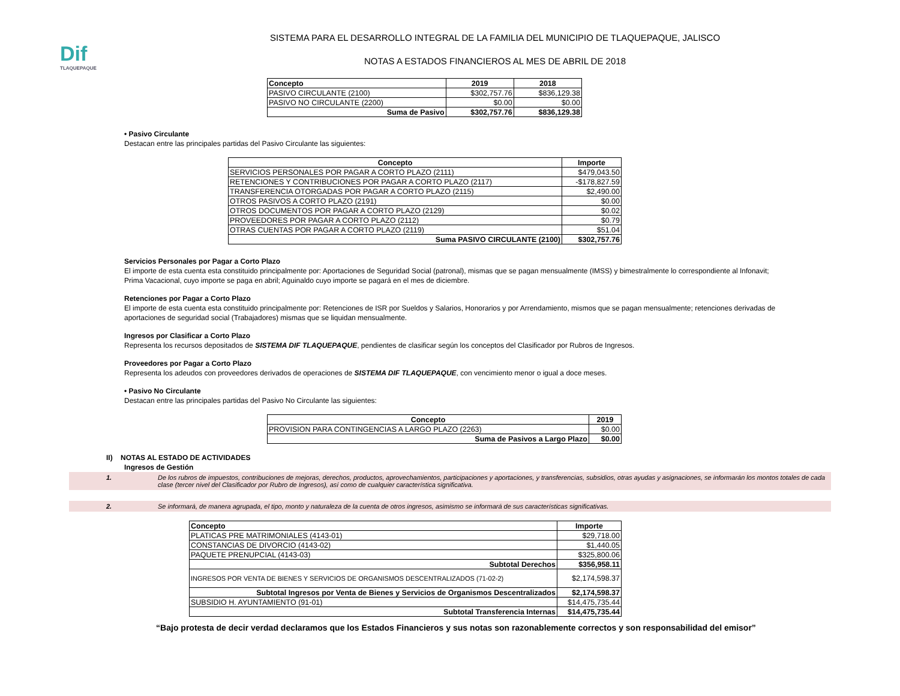Dif
TLAQUEPAQUE
SISTEMA PARA EL DESARROLLO INTEGRAL DE LA FAMILIA DEL MUNICIPIO DE TLAQUEPAQUE, JALISCO
NOTAS A ESTADOS FINANCIEROS AL MES DE ABRIL DE 2018
| Concepto | 2019 | 2018 |
| --- | --- | --- |
| PASIVO CIRCULANTE (2100) | $302,757.76 | $836,129.38 |
| PASIVO NO CIRCULANTE (2200) | $0.00 | $0.00 |
| Suma de Pasivo | $302,757.76 | $836,129.38 |
• Pasivo Circulante
Destacan entre las principales partidas del Pasivo Circulante las siguientes:
| Concepto | Importe |
| --- | --- |
| SERVICIOS PERSONALES POR PAGAR A CORTO PLAZO (2111) | $479,043.50 |
| RETENCIONES Y CONTRIBUCIONES POR PAGAR A CORTO PLAZO (2117) | -$178,827.59 |
| TRANSFERENCIA OTORGADAS POR PAGAR A CORTO PLAZO (2115) | $2,490.00 |
| OTROS PASIVOS A CORTO PLAZO (2191) | $0.00 |
| OTROS DOCUMENTOS POR PAGAR A CORTO PLAZO (2129) | $0.02 |
| PROVEEDORES POR PAGAR A CORTO PLAZO (2112) | $0.79 |
| OTRAS CUENTAS POR PAGAR A CORTO PLAZO (2119) | $51.04 |
| Suma PASIVO CIRCULANTE (2100) | $302,757.76 |
Servicios Personales por Pagar a Corto Plazo
El importe de esta cuenta esta constituido principalmente por: Aportaciones de Seguridad Social (patronal), mismas que se pagan mensualmente (IMSS) y bimestralmente lo correspondiente al Infonavit; Prima Vacacional, cuyo importe se paga en abril; Aguinaldo cuyo importe se pagará en el mes de diciembre.
Retenciones por Pagar a Corto Plazo
El importe de esta cuenta esta constituido principalmente por: Retenciones de ISR por Sueldos y Salarios, Honorarios y por Arrendamiento, mismos que se pagan mensualmente; retenciones derivadas de aportaciones de seguridad social (Trabajadores) mismas que se liquidan mensualmente.
Ingresos por Clasificar a Corto Plazo
Representa los recursos depositados de SISTEMA DIF TLAQUEPAQUE, pendientes de clasificar según los conceptos del Clasificador por Rubros de Ingresos.
Proveedores por Pagar a Corto Plazo
Representa los adeudos con proveedores derivados de operaciones de SISTEMA DIF TLAQUEPAQUE, con vencimiento menor o igual a doce meses.
• Pasivo No Circulante
Destacan entre las principales partidas del Pasivo No Circulante las siguientes:
| Concepto | 2019 |
| --- | --- |
| PROVISION PARA CONTINGENCIAS A LARGO PLAZO (2263) | $0.00 |
| Suma de Pasivos a Largo Plazo | $0.00 |
II) NOTAS AL ESTADO DE ACTIVIDADES
Ingresos de Gestión
1. De los rubros de impuestos, contribuciones de mejoras, derechos, productos, aprovechamientos, participaciones y aportaciones, y transferencias, subsidios, otras ayudas y asignaciones, se informarán los montos totales de cada clase (tercer nivel del Clasificador por Rubro de Ingresos), así como de cualquier característica significativa.
2. Se informará, de manera agrupada, el tipo, monto y naturaleza de la cuenta de otros ingresos, asimismo se informará de sus características significativas.
| Concepto | Importe |
| --- | --- |
| PLATICAS PRE MATRIMONIALES (4143-01) | $29,718.00 |
| CONSTANCIAS DE DIVORCIO (4143-02) | $1,440.05 |
| PAQUETE PRENUPCIAL (4143-03) | $325,800.06 |
| Subtotal Derechos | $356,958.11 |
| INGRESOS POR VENTA DE BIENES Y SERVICIOS DE ORGANISMOS DESCENTRALIZADOS (71-02-2) | $2,174,598.37 |
| Subtotal Ingresos por Venta de Bienes y Servicios de Organismos Descentralizados | $2,174,598.37 |
| SUBSIDIO H. AYUNTAMIENTO (91-01) | $14,475,735.44 |
| Subtotal Transferencia Internas | $14,475,735.44 |
“Bajo protesta de decir verdad declaramos que los Estados Financieros y sus notas son razonablemente correctos y son responsabilidad del emisor”